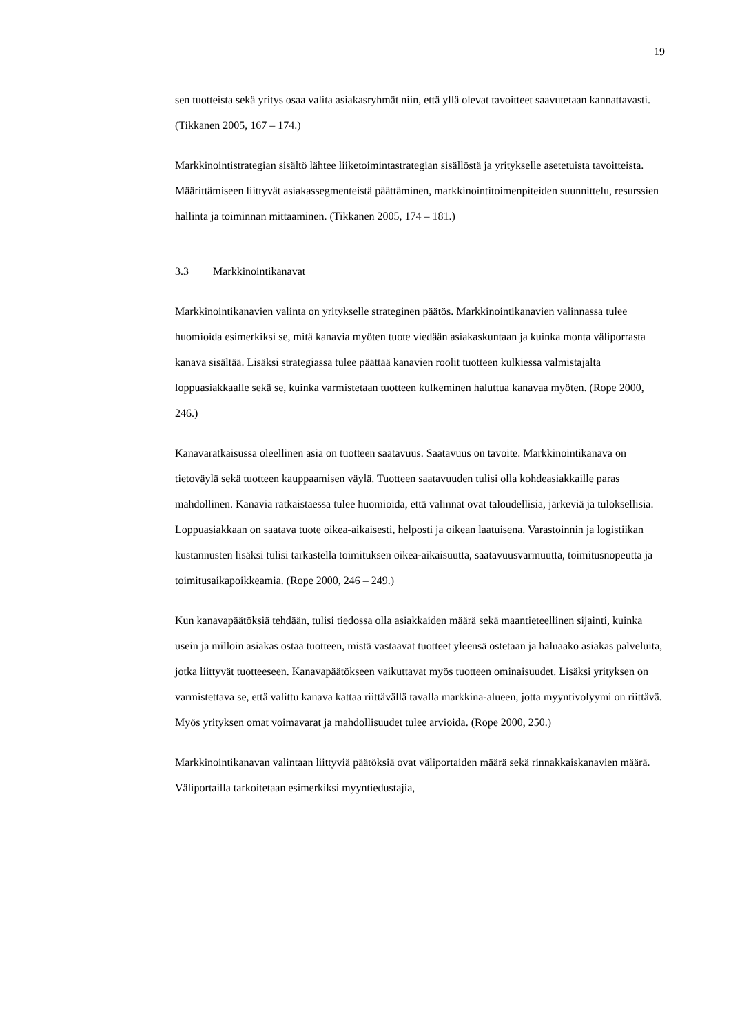19
sen tuotteista sekä yritys osaa valita asiakasryhmät niin, että yllä olevat tavoitteet saavutetaan kannattavasti. (Tikkanen 2005, 167 – 174.)
Markkinointistrategian sisältö lähtee liiketoimintastrategian sisällöstä ja yritykselle asetetuista tavoitteista. Määrittämiseen liittyvät asiakassegmenteistä päättäminen, markkinointitoimenpiteiden suunnittelu, resurssien hallinta ja toiminnan mittaaminen. (Tikkanen 2005, 174 – 181.)
3.3 Markkinointikanavat
Markkinointikanavien valinta on yritykselle strateginen päätös. Markkinointikanavien valinnassa tulee huomioida esimerkiksi se, mitä kanavia myöten tuote viedään asiakaskuntaan ja kuinka monta väliporrasta kanava sisältää. Lisäksi strategiassa tulee päättää kanavien roolit tuotteen kulkiessa valmistajalta loppuasiakkaalle sekä se, kuinka varmistetaan tuotteen kulkeminen haluttua kanavaa myöten. (Rope 2000, 246.)
Kanavaratkaisussa oleellinen asia on tuotteen saatavuus. Saatavuus on tavoite. Markkinointikanava on tietoväylä sekä tuotteen kauppaamisen väylä. Tuotteen saatavuuden tulisi olla kohdeasiakkaille paras mahdollinen. Kanavia ratkaistaessa tulee huomioida, että valinnat ovat taloudellisia, järkeviä ja tuloksellisia. Loppuasiakkaan on saatava tuote oikea-aikaisesti, helposti ja oikean laatuisena. Varastoinnin ja logistiikan kustannusten lisäksi tulisi tarkastella toimituksen oikea-aikaisuutta, saatavuusvarmuutta, toimitusnopeutta ja toimitusaikapoikkeamia. (Rope 2000, 246 – 249.)
Kun kanavapäätöksiä tehdään, tulisi tiedossa olla asiakkaiden määrä sekä maantieteellinen sijainti, kuinka usein ja milloin asiakas ostaa tuotteen, mistä vastaavat tuotteet yleensä ostetaan ja haluaako asiakas palveluita, jotka liittyvät tuotteeseen. Kanavapäätökseen vaikuttavat myös tuotteen ominaisuudet. Lisäksi yrityksen on varmistettava se, että valittu kanava kattaa riittävällä tavalla markkina-alueen, jotta myyntivolyymi on riittävä. Myös yrityksen omat voimavarat ja mahdollisuudet tulee arvioida. (Rope 2000, 250.)
Markkinointikanavan valintaan liittyviä päätöksiä ovat väliportaiden määrä sekä rinnakkaiskanavien määrä. Väliportailla tarkoitetaan esimerkiksi myyntiedustajia,